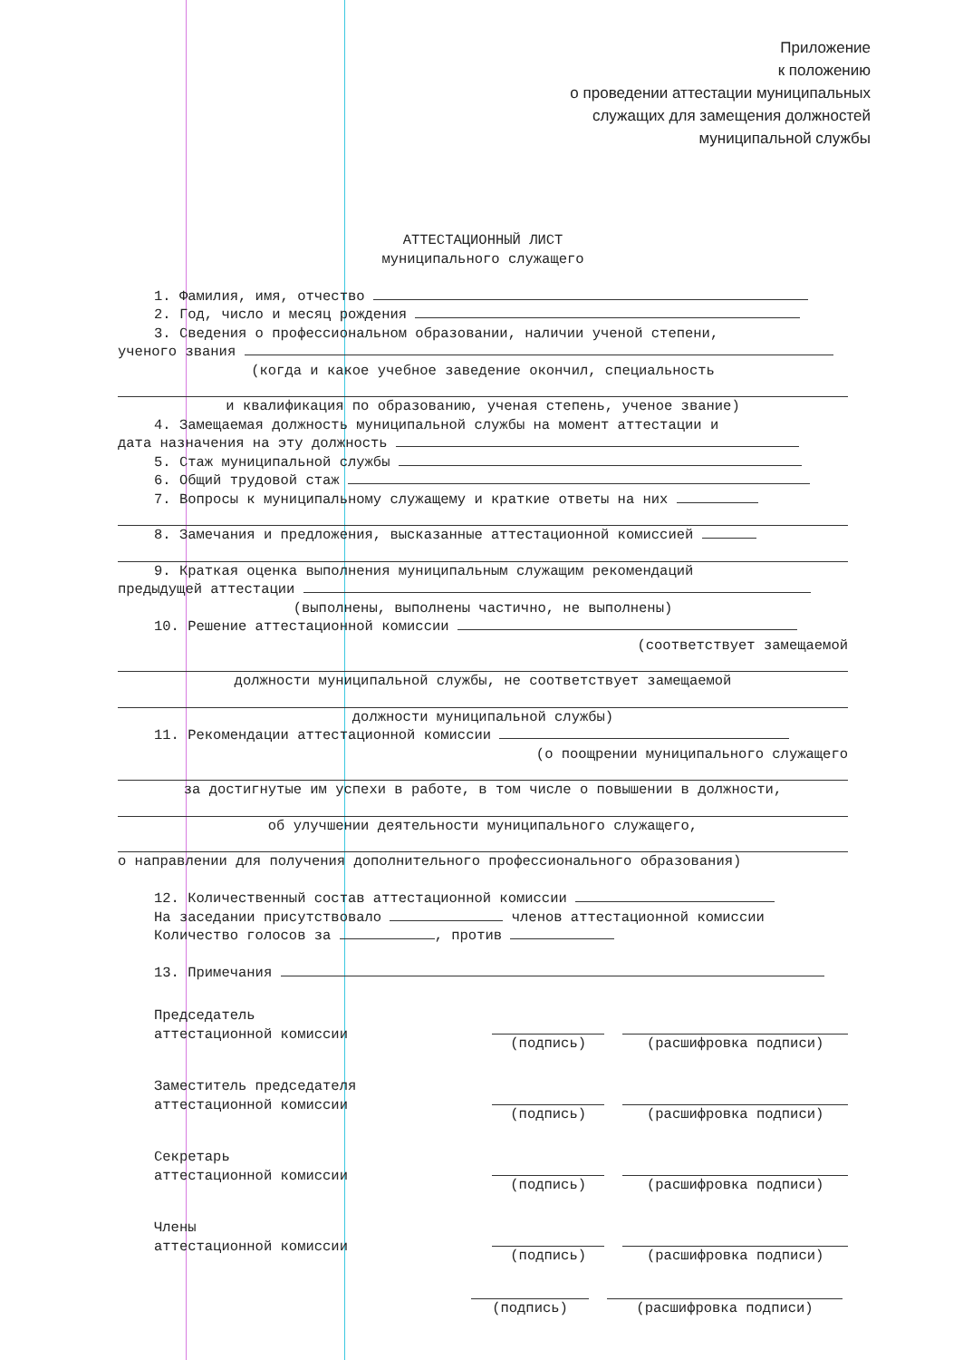Приложение
к положению
о проведении аттестации муниципальных
служащих для замещения должностей
муниципальной службы
АТТЕСТАЦИОННЫЙ ЛИСТ
муниципального служащего
1. Фамилия, имя, отчество
2. Год, число и месяц рождения
3. Сведения о профессиональном образовании, наличии ученой степени,
ученого звания
(когда и какое учебное заведение окончил, специальность
и квалификация по образованию, ученая степень, ученое звание)
4. Замещаемая должность муниципальной службы на момент аттестации и
дата назначения на эту должность
5. Стаж муниципальной службы
6. Общий трудовой стаж
7. Вопросы к муниципальному служащему и краткие ответы на них
8. Замечания и предложения, высказанные аттестационной комиссией
9. Краткая оценка выполнения муниципальным служащим рекомендаций
предыдущей аттестации
(выполнены, выполнены частично, не выполнены)
10. Решение аттестационной комиссии
(соответствует замещаемой
должности муниципальной службы, не соответствует замещаемой
должности муниципальной службы)
11. Рекомендации аттестационной комиссии
(о поощрении муниципального служащего
за достигнутые им успехи в работе, в том числе о повышении в должности,
об улучшении деятельности муниципального служащего,
о направлении для получения дополнительного профессионального образования)
12. Количественный состав аттестационной комиссии
На заседании присутствовало членов аттестационной комиссии
Количество голосов за , против
13. Примечания
Председатель
аттестационной комиссии
(подпись) (расшифровка подписи)
Заместитель председателя
аттестационной комиссии
(подпись) (расшифровка подписи)
Секретарь
аттестационной комиссии
(подпись) (расшифровка подписи)
Члены
аттестационной комиссии
(подпись) (расшифровка подписи)
(подпись) (расшифровка подписи)